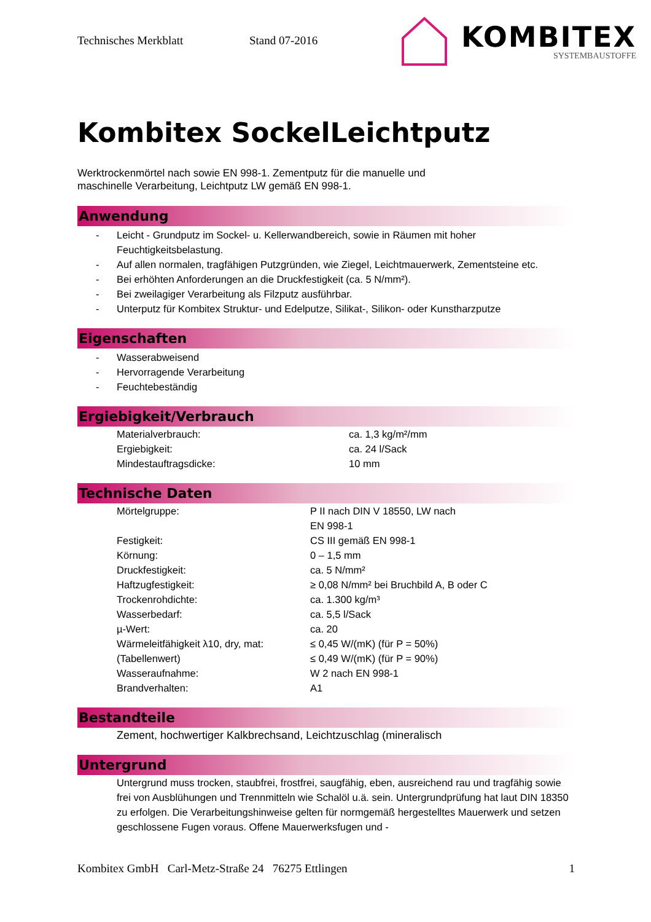Technisches Merkblatt Stand 07-2016
KOMBITEX
SYSTEMBAUSTOFFE
Kombitex SockelLeichtputz
Werktrockenmörtel nach sowie EN 998-1. Zementputz für die manuelle und
maschinelle Verarbeitung, Leichtputz LW gemäß EN 998-1.
Anwendung
- Leicht - Grundputz im Sockel- u. Kellerwandbereich, sowie in Räumen mit hoher Feuchtigkeitsbelastung.
- Auf allen normalen, tragfähigen Putzgründen, wie Ziegel, Leichtmauerwerk, Zementsteine etc.
- Bei erhöhten Anforderungen an die Druckfestigkeit (ca. 5 N/mm²).
- Bei zweilagiger Verarbeitung als Filzputz ausführbar.
- Unterputz für Kombitex Struktur- und Edelputze, Silikat-, Silikon- oder Kunstharzputze
Eigenschaften
- Wasserabweisend
- Hervorragende Verarbeitung
- Feuchtebeständig
Ergiebigkeit/Verbrauch
| Materialverbrauch: | ca. 1,3 kg/m²/mm |
| Ergiebigkeit: | ca. 24 l/Sack |
| Mindestauftragsdicke: | 10 mm |
Technische Daten
| Mörtelgruppe: | P II nach DIN V 18550, LW nach EN 998-1 |
| Festigkeit: | CS III gemäß EN 998-1 |
| Körnung: | 0 – 1,5 mm |
| Druckfestigkeit: | ca. 5 N/mm² |
| Haftzugfestigkeit: | ≥ 0,08 N/mm² bei Bruchbild A, B oder C |
| Trockenrohdichte: | ca. 1.300 kg/m³ |
| Wasserbedarf: | ca. 5,5 l/Sack |
| µ-Wert: | ca. 20 |
| Wärmeleitfähigkeit λ10, dry, mat: | ≤ 0,45 W/(mK) (für P = 50%) |
| (Tabellenwert) | ≤ 0,49 W/(mK) (für P = 90%) |
| Wasseraufnahme: | W 2 nach EN 998-1 |
| Brandverhalten: | A1 |
Bestandteile
Zement, hochwertiger Kalkbrechsand, Leichtzuschlag (mineralisch
Untergrund
Untergrund muss trocken, staubfrei, frostfrei, saugfähig, eben, ausreichend rau und tragfähig sowie frei von Ausblühungen und Trennmitteln wie Schalöl u.ä. sein. Untergrundprüfung hat laut DIN 18350 zu erfolgen. Die Verarbeitungshinweise gelten für normgemäß hergestelltes Mauerwerk und setzen geschlossene Fugen voraus. Offene Mauerwerksfugen und -
Kombitex GmbH Carl-Metz-Straße 24 76275 Ettlingen 1